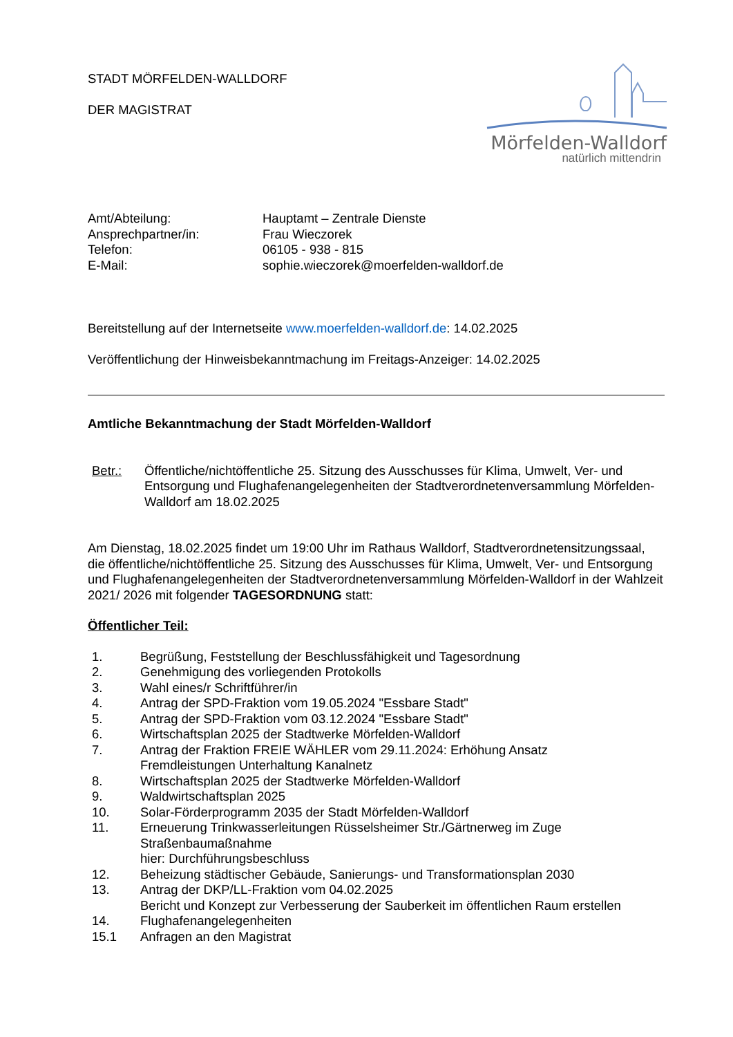Mörfelden-Walldorf
natürlich mittendrin
STADT MÖRFELDEN-WALLDORF
DER MAGISTRAT
| Amt/Abteilung: | Hauptamt – Zentrale Dienste |
| Ansprechpartner/in: | Frau Wieczorek |
| Telefon: | 06105 - 938 - 815 |
| E-Mail: | sophie.wieczorek@moerfelden-walldorf.de |
Bereitstellung auf der Internetseite www.moerfelden-walldorf.de: 14.02.2025
Veröffentlichung der Hinweisbekanntmachung im Freitags-Anzeiger: 14.02.2025
Amtliche Bekanntmachung der Stadt Mörfelden-Walldorf
| Betr.: | Öffentliche/nichtöffentliche 25. Sitzung des Ausschusses für Klima, Umwelt, Ver- und Entsorgung und Flughafenangelegenheiten der Stadtverordnetenversammlung Mörfelden-Walldorf am 18.02.2025 |
Am Dienstag, 18.02.2025 findet um 19:00 Uhr im Rathaus Walldorf, Stadtverordnetensitzungssaal, die öffentliche/nichtöffentliche 25. Sitzung des Ausschusses für Klima, Umwelt, Ver- und Entsorgung und Flughafenangelegenheiten der Stadtverordnetenversammlung Mörfelden-Walldorf in der Wahlzeit 2021/ 2026 mit folgender TAGESORDNUNG statt:
Öffentlicher Teil:
| 1. | Begrüßung, Feststellung der Beschlussfähigkeit und Tagesordnung |
| 2. | Genehmigung des vorliegenden Protokolls |
| 3. | Wahl eines/r Schriftführer/in |
| 4. | Antrag der SPD-Fraktion vom 19.05.2024 "Essbare Stadt" |
| 5. | Antrag der SPD-Fraktion vom 03.12.2024 "Essbare Stadt" |
| 6. | Wirtschaftsplan 2025 der Stadtwerke Mörfelden-Walldorf |
| 7. | Antrag der Fraktion FREIE WÄHLER vom 29.11.2024: Erhöhung Ansatz Fremdleistungen Unterhaltung Kanalnetz |
| 8. | Wirtschaftsplan 2025 der Stadtwerke Mörfelden-Walldorf |
| 9. | Waldwirtschaftsplan 2025 |
| 10. | Solar-Förderprogramm 2035 der Stadt Mörfelden-Walldorf |
| 11. | Erneuerung Trinkwasserleitungen Rüsselsheimer Str./Gärtnerweg im Zuge Straßenbaumaßnahme hier: Durchführungsbeschluss |
| 12. | Beheizung städtischer Gebäude, Sanierungs- und Transformationsplan 2030 |
| 13. | Antrag der DKP/LL-Fraktion vom 04.02.2025 Bericht und Konzept zur Verbesserung der Sauberkeit im öffentlichen Raum erstellen |
| 14. | Flughafenangelegenheiten |
| 15.1 | Anfragen an den Magistrat |